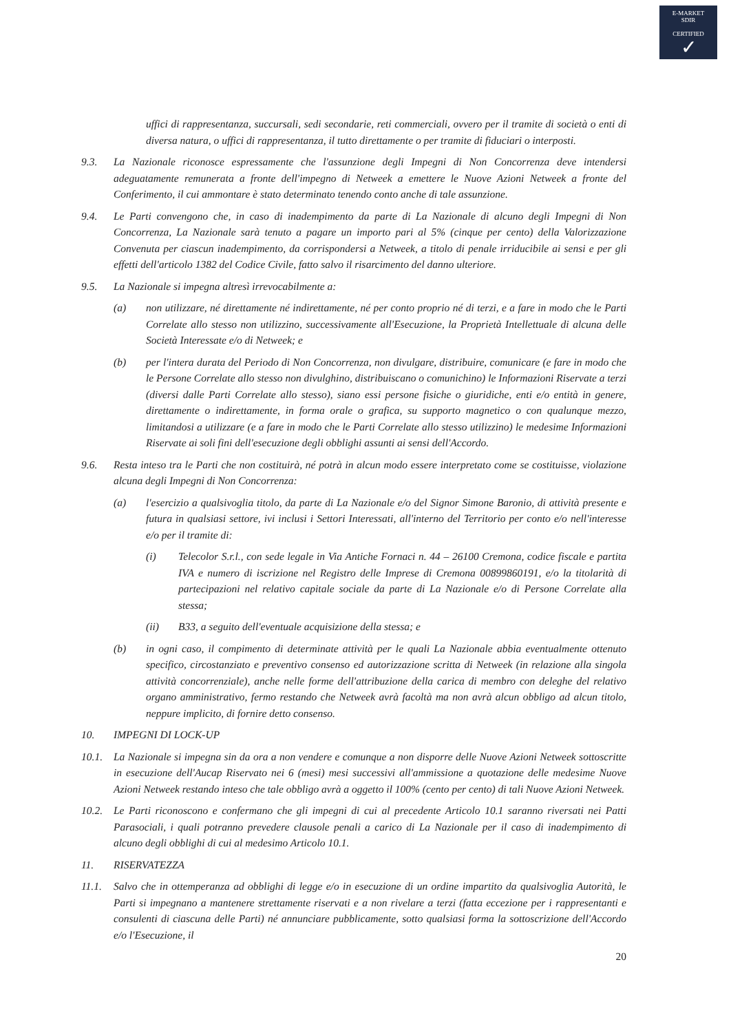E-MARKET
SDIR
CERTIFIED
✓
uffici di rappresentanza, succursali, sedi secondarie, reti commerciali, ovvero per il tramite di società o enti di diversa natura, o uffici di rappresentanza, il tutto direttamente o per tramite di fiduciari o interposti.
9.3. La Nazionale riconosce espressamente che l'assunzione degli Impegni di Non Concorrenza deve intendersi adeguatamente remunerata a fronte dell'impegno di Netweek a emettere le Nuove Azioni Netweek a fronte del Conferimento, il cui ammontare è stato determinato tenendo conto anche di tale assunzione.
9.4. Le Parti convengono che, in caso di inadempimento da parte di La Nazionale di alcuno degli Impegni di Non Concorrenza, La Nazionale sarà tenuto a pagare un importo pari al 5% (cinque per cento) della Valorizzazione Convenuta per ciascun inadempimento, da corrispondersi a Netweek, a titolo di penale irriducibile ai sensi e per gli effetti dell'articolo 1382 del Codice Civile, fatto salvo il risarcimento del danno ulteriore.
9.5. La Nazionale si impegna altresì irrevocabilmente a:
(a) non utilizzare, né direttamente né indirettamente, né per conto proprio né di terzi, e a fare in modo che le Parti Correlate allo stesso non utilizzino, successivamente all'Esecuzione, la Proprietà Intellettuale di alcuna delle Società Interessate e/o di Netweek; e
(b) per l'intera durata del Periodo di Non Concorrenza, non divulgare, distribuire, comunicare (e fare in modo che le Persone Correlate allo stesso non divulghino, distribuiscano o comunichino) le Informazioni Riservate a terzi (diversi dalle Parti Correlate allo stesso), siano essi persone fisiche o giuridiche, enti e/o entità in genere, direttamente o indirettamente, in forma orale o grafica, su supporto magnetico o con qualunque mezzo, limitandosi a utilizzare (e a fare in modo che le Parti Correlate allo stesso utilizzino) le medesime Informazioni Riservate ai soli fini dell'esecuzione degli obblighi assunti ai sensi dell'Accordo.
9.6. Resta inteso tra le Parti che non costituirà, né potrà in alcun modo essere interpretato come se costituisse, violazione alcuna degli Impegni di Non Concorrenza:
(a) l'esercizio a qualsivoglia titolo, da parte di La Nazionale e/o del Signor Simone Baronio, di attività presente e futura in qualsiasi settore, ivi inclusi i Settori Interessati, all'interno del Territorio per conto e/o nell'interesse e/o per il tramite di:
(i) Telecolor S.r.l., con sede legale in Via Antiche Fornaci n. 44 – 26100 Cremona, codice fiscale e partita IVA e numero di iscrizione nel Registro delle Imprese di Cremona 00899860191, e/o la titolarità di partecipazioni nel relativo capitale sociale da parte di La Nazionale e/o di Persone Correlate alla stessa;
(ii) B33, a seguito dell'eventuale acquisizione della stessa; e
(b) in ogni caso, il compimento di determinate attività per le quali La Nazionale abbia eventualmente ottenuto specifico, circostanziato e preventivo consenso ed autorizzazione scritta di Netweek (in relazione alla singola attività concorrenziale), anche nelle forme dell'attribuzione della carica di membro con deleghe del relativo organo amministrativo, fermo restando che Netweek avrà facoltà ma non avrà alcun obbligo ad alcun titolo, neppure implicito, di fornire detto consenso.
10. IMPEGNI DI LOCK-UP
10.1. La Nazionale si impegna sin da ora a non vendere e comunque a non disporre delle Nuove Azioni Netweek sottoscritte in esecuzione dell'Aucap Riservato nei 6 (mesi) mesi successivi all'ammissione a quotazione delle medesime Nuove Azioni Netweek restando inteso che tale obbligo avrà a oggetto il 100% (cento per cento) di tali Nuove Azioni Netweek.
10.2. Le Parti riconoscono e confermano che gli impegni di cui al precedente Articolo 10.1 saranno riversati nei Patti Parasociali, i quali potranno prevedere clausole penali a carico di La Nazionale per il caso di inadempimento di alcuno degli obblighi di cui al medesimo Articolo 10.1.
11. RISERVATEZZA
11.1. Salvo che in ottemperanza ad obblighi di legge e/o in esecuzione di un ordine impartito da qualsivoglia Autorità, le Parti si impegnano a mantenere strettamente riservati e a non rivelare a terzi (fatta eccezione per i rappresentanti e consulenti di ciascuna delle Parti) né annunciare pubblicamente, sotto qualsiasi forma la sottoscrizione dell'Accordo e/o l'Esecuzione, il
20